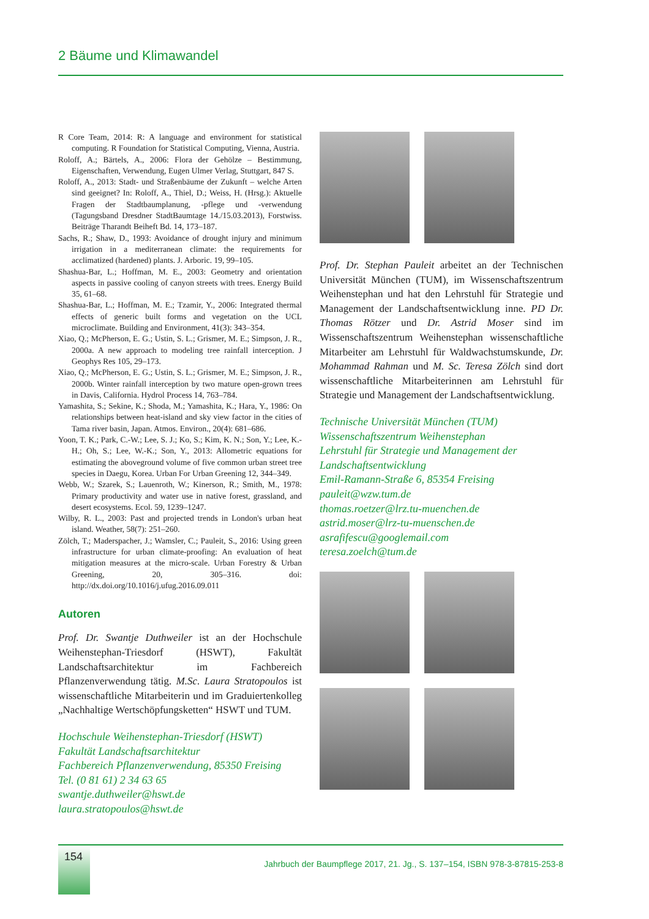2 Bäume und Klimawandel
R Core Team, 2014: R: A language and environment for statistical computing. R Foundation for Statistical Computing, Vienna, Austria.
Roloff, A.; Bärtels, A., 2006: Flora der Gehölze – Bestimmung, Eigenschaften, Verwendung, Eugen Ulmer Verlag, Stuttgart, 847 S.
Roloff, A., 2013: Stadt- und Straßenbäume der Zukunft – welche Arten sind geeignet? In: Roloff, A., Thiel, D.; Weiss, H. (Hrsg.): Aktuelle Fragen der Stadtbaumplanung, -pflege und -verwendung (Tagungsband Dresdner StadtBaumtage 14./15.03.2013), Forstwiss. Beiträge Tharandt Beiheft Bd. 14, 173–187.
Sachs, R.; Shaw, D., 1993: Avoidance of drought injury and minimum irrigation in a mediterranean climate: the requirements for acclimatized (hardened) plants. J. Arboric. 19, 99–105.
Shashua-Bar, L.; Hoffman, M. E., 2003: Geometry and orientation aspects in passive cooling of canyon streets with trees. Energy Build 35, 61–68.
Shashua-Bar, L.; Hoffman, M. E.; Tzamir, Y., 2006: Integrated thermal effects of generic built forms and vegetation on the UCL microclimate. Building and Environment, 41(3): 343–354.
Xiao, Q.; McPherson, E. G.; Ustin, S. L.; Grismer, M. E.; Simpson, J. R., 2000a. A new approach to modeling tree rainfall interception. J Geophys Res 105, 29–173.
Xiao, Q.; McPherson, E. G.; Ustin, S. L.; Grismer, M. E.; Simpson, J. R., 2000b. Winter rainfall interception by two mature open-grown trees in Davis, California. Hydrol Process 14, 763–784.
Yamashita, S.; Sekine, K.; Shoda, M.; Yamashita, K.; Hara, Y., 1986: On relationships between heat-island and sky view factor in the cities of Tama river basin, Japan. Atmos. Environ., 20(4): 681–686.
Yoon, T. K.; Park, C.-W.; Lee, S. J.; Ko, S.; Kim, K. N.; Son, Y.; Lee, K.-H.; Oh, S.; Lee, W.-K.; Son, Y., 2013: Allometric equations for estimating the aboveground volume of five common urban street tree species in Daegu, Korea. Urban For Urban Greening 12, 344–349.
Webb, W.; Szarek, S.; Lauenroth, W.; Kinerson, R.; Smith, M., 1978: Primary productivity and water use in native forest, grassland, and desert ecosystems. Ecol. 59, 1239–1247.
Wilby, R. L., 2003: Past and projected trends in London's urban heat island. Weather, 58(7): 251–260.
Zölch, T.; Maderspacher, J.; Wamsler, C.; Pauleit, S., 2016: Using green infrastructure for urban climate-proofing: An evaluation of heat mitigation measures at the micro-scale. Urban Forestry & Urban Greening, 20, 305–316. doi: http://dx.doi.org/10.1016/j.ufug.2016.09.011
Autoren
Prof. Dr. Swantje Duthweiler ist an der Hochschule Weihenstephan-Triesdorf (HSWT), Fakultät Landschaftsarchitektur im Fachbereich Pflanzenverwendung tätig. M.Sc. Laura Stratopoulos ist wissenschaftliche Mitarbeiterin und im Graduiertenkolleg „Nachhaltige Wertschöpfungsketten“ HSWT und TUM.
Hochschule Weihenstephan-Triesdorf (HSWT)
Fakultät Landschaftsarchitektur
Fachbereich Pflanzenverwendung, 85350 Freising
Tel. (0 81 61) 2 34 63 65
swantje.duthweiler@hswt.de
laura.stratopoulos@hswt.de
Prof. Dr. Stephan Pauleit arbeitet an der Technischen Universität München (TUM), im Wissenschaftszentrum Weihenstephan und hat den Lehrstuhl für Strategie und Management der Landschaftsentwicklung inne. PD Dr. Thomas Rötzer und Dr. Astrid Moser sind im Wissenschaftszentrum Weihenstephan wissenschaftliche Mitarbeiter am Lehrstuhl für Waldwachstumskunde, Dr. Mohammad Rahman und M. Sc. Teresa Zölch sind dort wissenschaftliche Mitarbeiterinnen am Lehrstuhl für Strategie und Management der Landschaftsentwicklung.
Technische Universität München (TUM)
Wissenschaftszentrum Weihenstephan
Lehrstuhl für Strategie und Management der Landschaftsentwicklung
Emil-Ramann-Straße 6, 85354 Freising
pauleit@wzw.tum.de
thomas.roetzer@lrz.tu-muenchen.de
astrid.moser@lrz-tu-muenschen.de
asrafifescu@googlemail.com
teresa.zoelch@tum.de
154
Jahrbuch der Baumpflege 2017, 21. Jg., S. 137–154, ISBN 978-3-87815-253-8